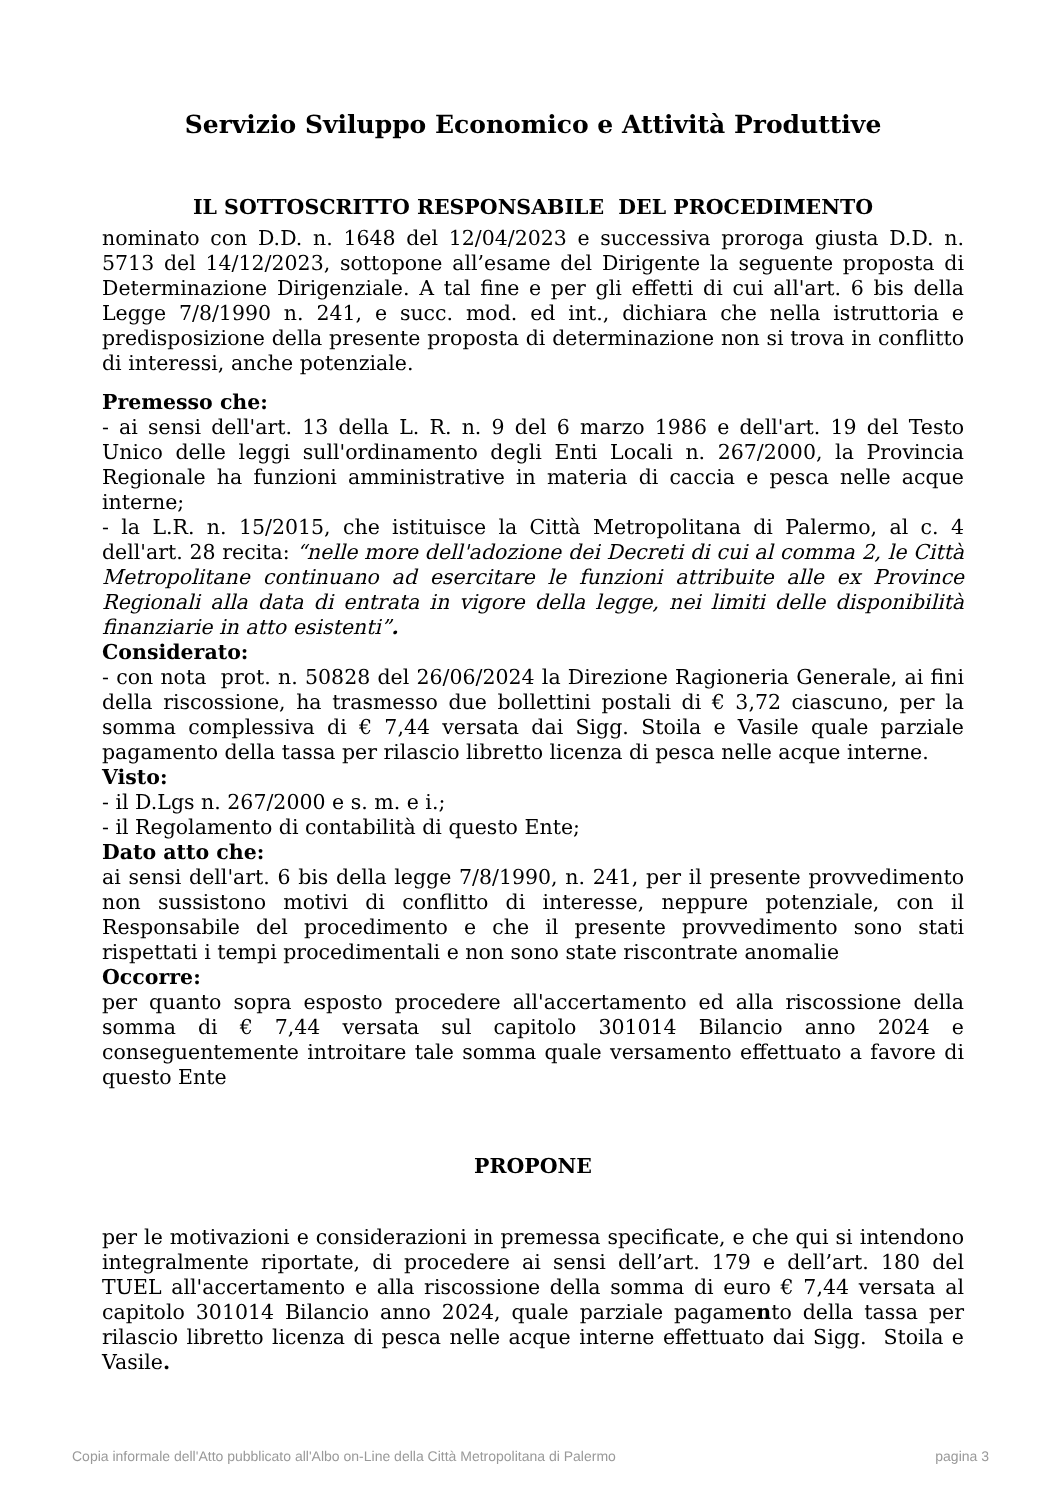Servizio Sviluppo Economico e Attività Produttive
IL SOTTOSCRITTO RESPONSABILE DEL PROCEDIMENTO
nominato con D.D. n. 1648 del 12/04/2023 e successiva proroga giusta D.D. n. 5713 del 14/12/2023, sottopone all’esame del Dirigente la seguente proposta di Determinazione Dirigenziale. A tal fine e per gli effetti di cui all'art. 6 bis della Legge 7/8/1990 n. 241, e succ. mod. ed int., dichiara che nella istruttoria e predisposizione della presente proposta di determinazione non si trova in conflitto di interessi, anche potenziale.
Premesso che:
- ai sensi dell'art. 13 della L. R. n. 9 del 6 marzo 1986 e dell'art. 19 del Testo Unico delle leggi sull'ordinamento degli Enti Locali n. 267/2000, la Provincia Regionale ha funzioni amministrative in materia di caccia e pesca nelle acque interne;
- la L.R. n. 15/2015, che istituisce la Città Metropolitana di Palermo, al c. 4 dell'art. 28 recita: “nelle more dell'adozione dei Decreti di cui al comma 2, le Città Metropolitane continuano ad esercitare le funzioni attribuite alle ex Province Regionali alla data di entrata in vigore della legge, nei limiti delle disponibilità finanziarie in atto esistenti”.
Considerato:
- con nota prot. n. 50828 del 26/06/2024 la Direzione Ragioneria Generale, ai fini della riscossione, ha trasmesso due bollettini postali di € 3,72 ciascuno, per la somma complessiva di € 7,44 versata dai Sigg. Stoila e Vasile quale parziale pagamento della tassa per rilascio libretto licenza di pesca nelle acque interne.
Visto:
- il D.Lgs n. 267/2000 e s. m. e i.;
- il Regolamento di contabilità di questo Ente;
Dato atto che:
ai sensi dell'art. 6 bis della legge 7/8/1990, n. 241, per il presente provvedimento non sussistono motivi di conflitto di interesse, neppure potenziale, con il Responsabile del procedimento e che il presente provvedimento sono stati rispettati i tempi procedimentali e non sono state riscontrate anomalie
Occorre:
per quanto sopra esposto procedere all'accertamento ed alla riscossione della somma di € 7,44 versata sul capitolo 301014 Bilancio anno 2024 e conseguentemente introitare tale somma quale versamento effettuato a favore di questo Ente
PROPONE
per le motivazioni e considerazioni in premessa specificate, e che qui si intendono integralmente riportate, di procedere ai sensi dell’art. 179 e dell’art. 180 del TUEL all'accertamento e alla riscossione della somma di euro € 7,44 versata al capitolo 301014 Bilancio anno 2024, quale parziale pagamento della tassa per rilascio libretto licenza di pesca nelle acque interne effettuato dai Sigg. Stoila e Vasile.
Copia informale dell'Atto pubblicato all'Albo on-Line della Città Metropolitana di Palermo pagina 3